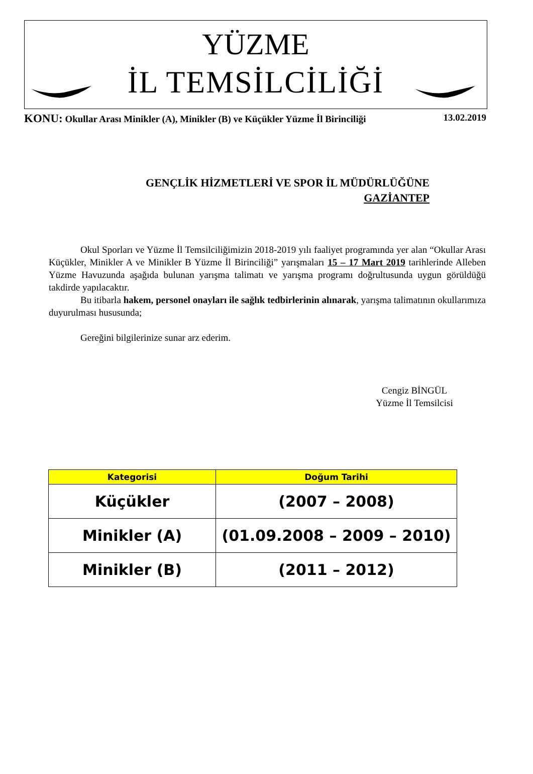YÜZME
İL TEMSİLCİLİĞİ
KONU: Okullar Arası Minikler (A), Minikler (B) ve Küçükler Yüzme İl Birinciliği 13.02.2019
GENÇLİK HİZMETLERİ VE SPOR İL MÜDÜRLÜĞÜNE
GAZİANTEP
Okul Sporları ve Yüzme İl Temsilciliğimizin 2018-2019 yılı faaliyet programında yer alan “Okullar Arası Küçükler, Minikler A ve Minikler B Yüzme İl Birinciliği” yarışmaları 15 – 17 Mart 2019 tarihlerinde Alleben Yüzme Havuzunda aşağıda bulunan yarışma talimatı ve yarışma programı doğrultusunda uygun görüldüğü takdirde yapılacaktır.
Bu itibarla hakem, personel onayları ile sağlık tedbirlerinin alınarak, yarışma talimatının okullarımıza duyurulması hususunda;
Gereğini bilgilerinize sunar arz ederim.
Cengiz BİNGÜL
Yüzme İl Temsilcisi
| Kategorisi | Doğum Tarihi |
| --- | --- |
| Küçükler | (2007 – 2008) |
| Minikler (A) | (01.09.2008 – 2009 – 2010) |
| Minikler (B) | (2011 – 2012) |